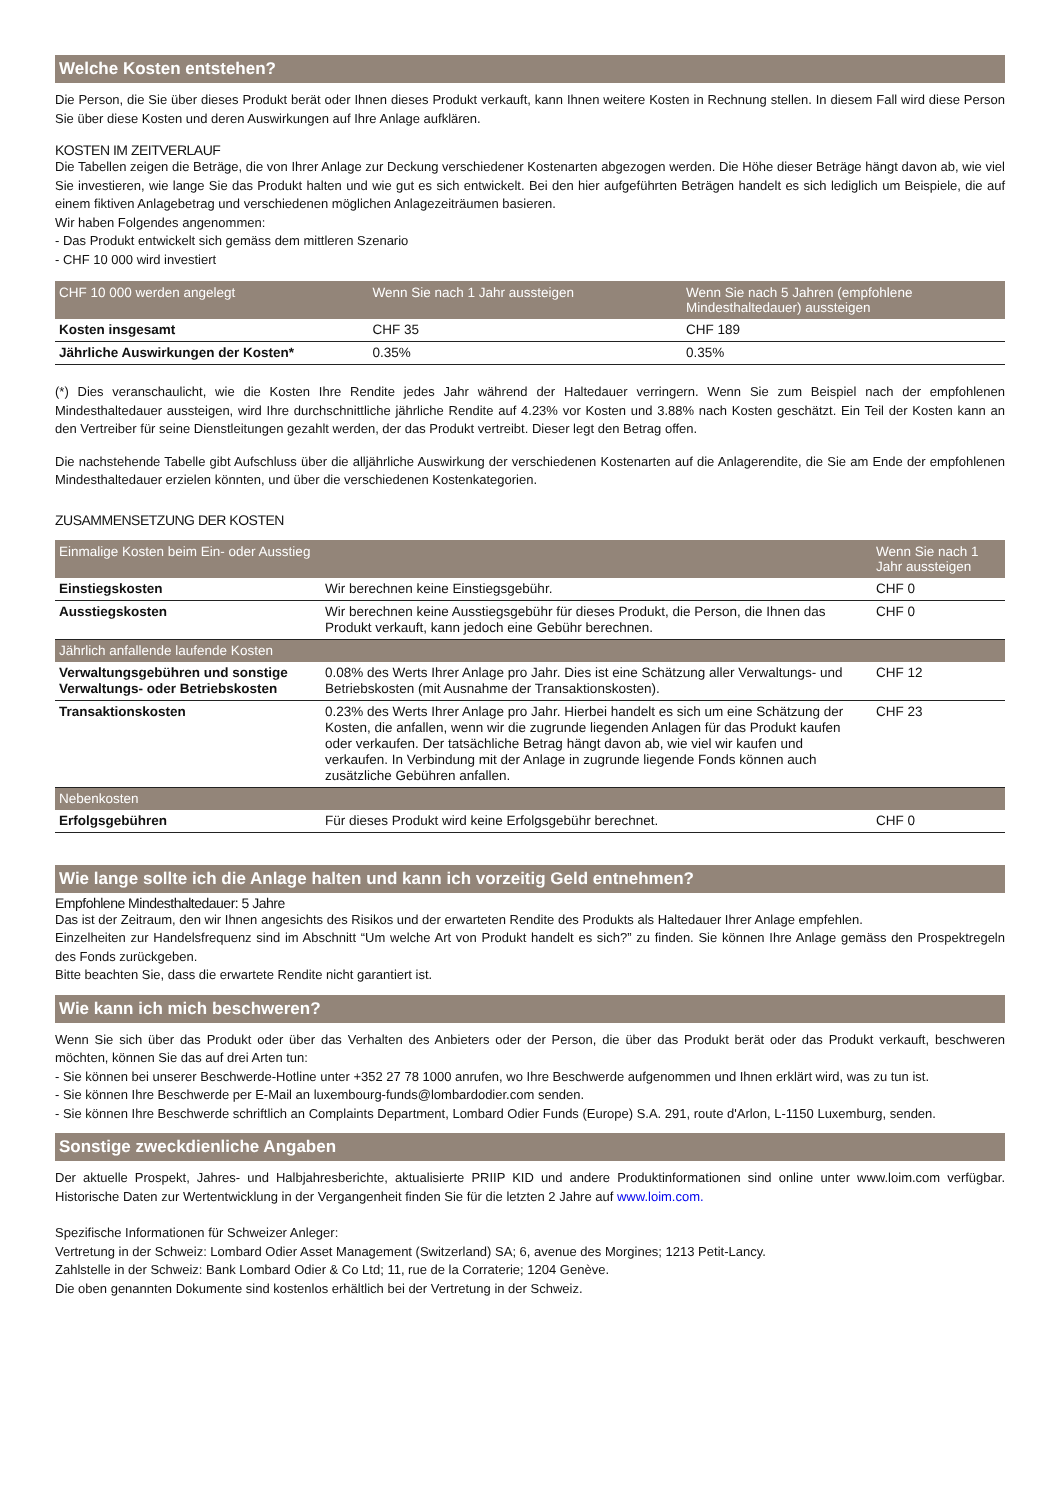Welche Kosten entstehen?
Die Person, die Sie über dieses Produkt berät oder Ihnen dieses Produkt verkauft, kann Ihnen weitere Kosten in Rechnung stellen. In diesem Fall wird diese Person Sie über diese Kosten und deren Auswirkungen auf Ihre Anlage aufklären.
KOSTEN IM ZEITVERLAUF
Die Tabellen zeigen die Beträge, die von Ihrer Anlage zur Deckung verschiedener Kostenarten abgezogen werden. Die Höhe dieser Beträge hängt davon ab, wie viel Sie investieren, wie lange Sie das Produkt halten und wie gut es sich entwickelt. Bei den hier aufgeführten Beträgen handelt es sich lediglich um Beispiele, die auf einem fiktiven Anlagebetrag und verschiedenen möglichen Anlagezeiträumen basieren.
Wir haben Folgendes angenommen:
- Das Produkt entwickelt sich gemäss dem mittleren Szenario
- CHF 10 000 wird investiert
| CHF 10 000 werden angelegt | Wenn Sie nach 1 Jahr aussteigen | Wenn Sie nach 5 Jahren (empfohlene Mindesthaltedauer) aussteigen |
| --- | --- | --- |
| Kosten insgesamt | CHF 35 | CHF 189 |
| Jährliche Auswirkungen der Kosten* | 0.35% | 0.35% |
(*) Dies veranschaulicht, wie die Kosten Ihre Rendite jedes Jahr während der Haltedauer verringern. Wenn Sie zum Beispiel nach der empfohlenen Mindesthaltedauer aussteigen, wird Ihre durchschnittliche jährliche Rendite auf 4.23% vor Kosten und 3.88% nach Kosten geschätzt. Ein Teil der Kosten kann an den Vertreiber für seine Dienstleitungen gezahlt werden, der das Produkt vertreibt. Dieser legt den Betrag offen.
Die nachstehende Tabelle gibt Aufschluss über die alljährliche Auswirkung der verschiedenen Kostenarten auf die Anlagerendite, die Sie am Ende der empfohlenen Mindesthaltedauer erzielen könnten, und über die verschiedenen Kostenkategorien.
ZUSAMMENSETZUNG DER KOSTEN
| Einmalige Kosten beim Ein- oder Ausstieg | | Wenn Sie nach 1 Jahr aussteigen |
| --- | --- | --- |
| Einstiegskosten | Wir berechnen keine Einstiegsgebühr. | CHF 0 |
| Ausstiegskosten | Wir berechnen keine Ausstiegsgebühr für dieses Produkt, die Person, die Ihnen das Produkt verkauft, kann jedoch eine Gebühr berechnen. | CHF 0 |
| Jährlich anfallende laufende Kosten | | |
| Verwaltungsgebühren und sonstige Verwaltungs- oder Betriebskosten | 0.08% des Werts Ihrer Anlage pro Jahr. Dies ist eine Schätzung aller Verwaltungs- und Betriebskosten (mit Ausnahme der Transaktionskosten). | CHF 12 |
| Transaktionskosten | 0.23% des Werts Ihrer Anlage pro Jahr. Hierbei handelt es sich um eine Schätzung der Kosten, die anfallen, wenn wir die zugrunde liegenden Anlagen für das Produkt kaufen oder verkaufen. Der tatsächliche Betrag hängt davon ab, wie viel wir kaufen und verkaufen. In Verbindung mit der Anlage in zugrunde liegende Fonds können auch zusätzliche Gebühren anfallen. | CHF 23 |
| Nebenkosten | | |
| Erfolgsgebühren | Für dieses Produkt wird keine Erfolgsgebühr berechnet. | CHF 0 |
Wie lange sollte ich die Anlage halten und kann ich vorzeitig Geld entnehmen?
Empfohlene Mindesthaltedauer: 5 Jahre
Das ist der Zeitraum, den wir Ihnen angesichts des Risikos und der erwarteten Rendite des Produkts als Haltedauer Ihrer Anlage empfehlen.
Einzelheiten zur Handelsfrequenz sind im Abschnitt “Um welche Art von Produkt handelt es sich?” zu finden. Sie können Ihre Anlage gemäss den Prospektregeln des Fonds zurückgeben.
Bitte beachten Sie, dass die erwartete Rendite nicht garantiert ist.
Wie kann ich mich beschweren?
Wenn Sie sich über das Produkt oder über das Verhalten des Anbieters oder der Person, die über das Produkt berät oder das Produkt verkauft, beschweren möchten, können Sie das auf drei Arten tun:
- Sie können bei unserer Beschwerde-Hotline unter +352 27 78 1000 anrufen, wo Ihre Beschwerde aufgenommen und Ihnen erklärt wird, was zu tun ist.
- Sie können Ihre Beschwerde per E-Mail an luxembourg-funds@lombardodier.com senden.
- Sie können Ihre Beschwerde schriftlich an Complaints Department, Lombard Odier Funds (Europe) S.A. 291, route d'Arlon, L-1150 Luxemburg, senden.
Sonstige zweckdienliche Angaben
Der aktuelle Prospekt, Jahres- und Halbjahresberichte, aktualisierte PRIIP KID und andere Produktinformationen sind online unter www.loim.com verfügbar. Historische Daten zur Wertentwicklung in der Vergangenheit finden Sie für die letzten 2 Jahre auf www.loim.com.
Spezifische Informationen für Schweizer Anleger:
Vertretung in der Schweiz: Lombard Odier Asset Management (Switzerland) SA; 6, avenue des Morgines; 1213 Petit-Lancy.
Zahlstelle in der Schweiz: Bank Lombard Odier & Co Ltd; 11, rue de la Corraterie; 1204 Genève.
Die oben genannten Dokumente sind kostenlos erhältlich bei der Vertretung in der Schweiz.